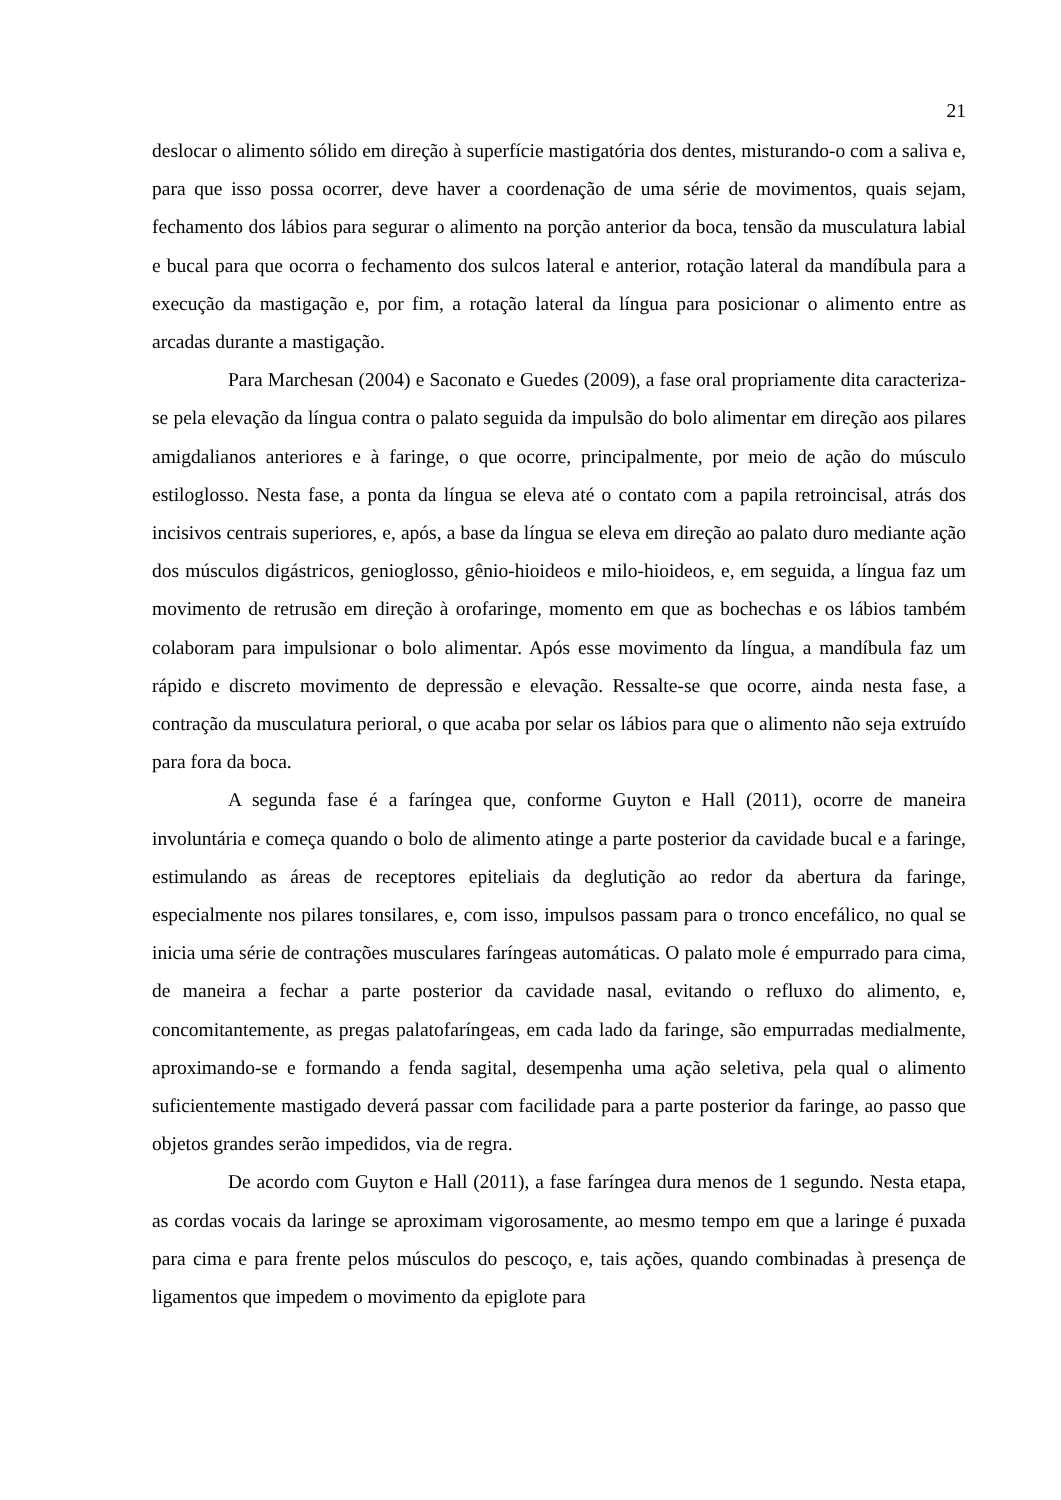21
deslocar o alimento sólido em direção à superfície mastigatória dos dentes, misturando-o com a saliva e, para que isso possa ocorrer, deve haver a coordenação de uma série de movimentos, quais sejam, fechamento dos lábios para segurar o alimento na porção anterior da boca, tensão da musculatura labial e bucal para que ocorra o fechamento dos sulcos lateral e anterior, rotação lateral da mandíbula para a execução da mastigação e, por fim, a rotação lateral da língua para posicionar o alimento entre as arcadas durante a mastigação.
Para Marchesan (2004) e Saconato e Guedes (2009), a fase oral propriamente dita caracteriza-se pela elevação da língua contra o palato seguida da impulsão do bolo alimentar em direção aos pilares amigdalianos anteriores e à faringe, o que ocorre, principalmente, por meio de ação do músculo estiloglosso. Nesta fase, a ponta da língua se eleva até o contato com a papila retroincisal, atrás dos incisivos centrais superiores, e, após, a base da língua se eleva em direção ao palato duro mediante ação dos músculos digástricos, genioglosso, gênio-hioideos e milo-hioideos, e, em seguida, a língua faz um movimento de retrusão em direção à orofaringe, momento em que as bochechas e os lábios também colaboram para impulsionar o bolo alimentar. Após esse movimento da língua, a mandíbula faz um rápido e discreto movimento de depressão e elevação. Ressalte-se que ocorre, ainda nesta fase, a contração da musculatura perioral, o que acaba por selar os lábios para que o alimento não seja extruído para fora da boca.
A segunda fase é a faríngea que, conforme Guyton e Hall (2011), ocorre de maneira involuntária e começa quando o bolo de alimento atinge a parte posterior da cavidade bucal e a faringe, estimulando as áreas de receptores epiteliais da deglutição ao redor da abertura da faringe, especialmente nos pilares tonsilares, e, com isso, impulsos passam para o tronco encefálico, no qual se inicia uma série de contrações musculares faríngeas automáticas. O palato mole é empurrado para cima, de maneira a fechar a parte posterior da cavidade nasal, evitando o refluxo do alimento, e, concomitantemente, as pregas palatofaríngeas, em cada lado da faringe, são empurradas medialmente, aproximando-se e formando a fenda sagital, desempenha uma ação seletiva, pela qual o alimento suficientemente mastigado deverá passar com facilidade para a parte posterior da faringe, ao passo que objetos grandes serão impedidos, via de regra.
De acordo com Guyton e Hall (2011), a fase faríngea dura menos de 1 segundo. Nesta etapa, as cordas vocais da laringe se aproximam vigorosamente, ao mesmo tempo em que a laringe é puxada para cima e para frente pelos músculos do pescoço, e, tais ações, quando combinadas à presença de ligamentos que impedem o movimento da epiglote para